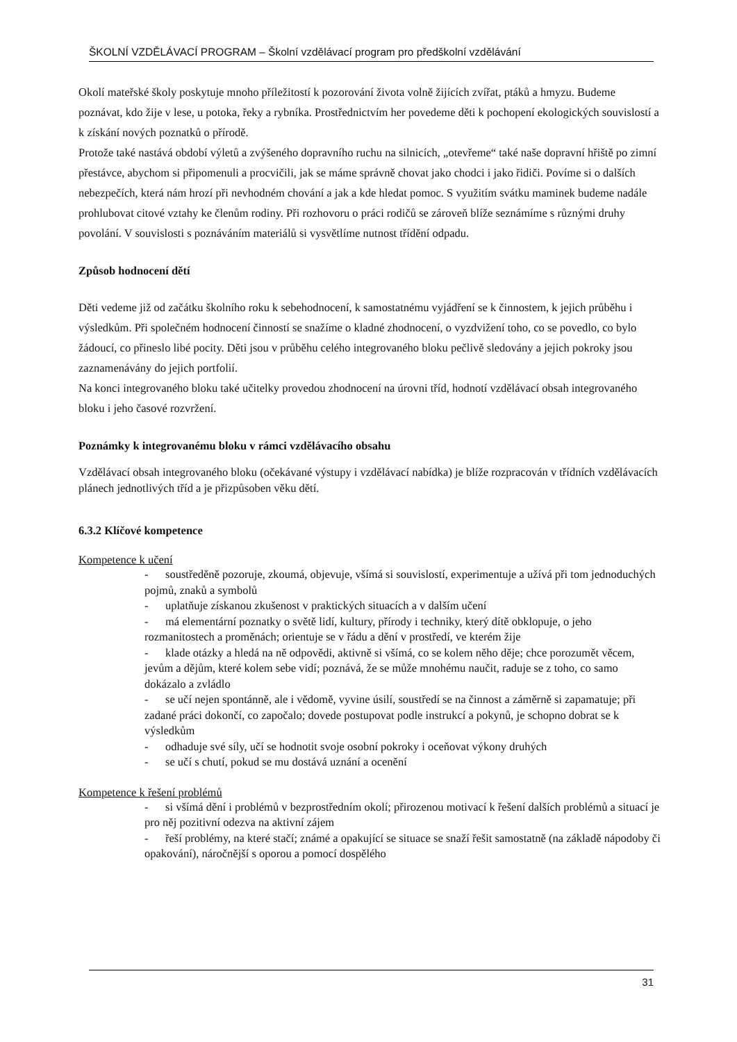ŠKOLNÍ VZDĚLÁVACÍ PROGRAM – Školní vzdělávací program pro předškolní vzdělávání
Okolí mateřské školy poskytuje mnoho příležitostí k pozorování života volně žijících zvířat, ptáků a hmyzu. Budeme poznávat, kdo žije v lese, u potoka, řeky a rybníka. Prostřednictvím her povedeme děti k pochopení ekologických souvislostí a k získání nových poznatků o přírodě.
Protože také nastává období výletů a zvýšeného dopravního ruchu na silnicích, „otevřeme“ také naše dopravní hřiště po zimní přestávce, abychom si připomenuli a procvičili, jak se máme správně chovat jako chodci i jako řidiči. Povíme si o dalších nebezpečích, která nám hrozí při nevhodném chování a jak a kde hledat pomoc. S využitím svátku maminek budeme nadále prohlubovat citové vztahy ke členům rodiny. Při rozhovoru o práci rodičů se zároveň blíže seznámíme s různými druhy povolání. V souvislosti s poznáváním materiálů si vysvětlíme nutnost třídění odpadu.
Způsob hodnocení dětí
Děti vedeme již od začátku školního roku k sebehodnocení, k samostatnému vyjádření se k činnostem, k jejich průběhu i výsledkům. Při společném hodnocení činností se snažíme o kladné zhodnocení, o vyzdvižení toho, co se povedlo, co bylo žádoucí, co přineslo libé pocity. Děti jsou v průběhu celého integrovaného bloku pečlivě sledovány a jejich pokroky jsou zaznamenávány do jejich portfolií.
Na konci integrovaného bloku také učitelky provedou zhodnocení na úrovni tříd, hodnotí vzdělávací obsah integrovaného bloku i jeho časové rozvržení.
Poznámky k integrovanému bloku v rámci vzdělávacího obsahu
Vzdělávací obsah integrovaného bloku (očekávané výstupy i vzdělávací nabídka) je blíže rozpracován v třídních vzdělávacích plánech jednotlivých tříd a je přizpůsoben věku dětí.
6.3.2 Klíčové kompetence
Kompetence k učení
- soustředěně pozoruje, zkoumá, objevuje, všímá si souvislostí, experimentuje a užívá při tom jednoduchých pojmů, znaků a symbolů
- uplatňuje získanou zkušenost v praktických situacích a v dalším učení
- má elementární poznatky o světě lidí, kultury, přírody i techniky, který dítě obklopuje, o jeho rozmanitostech a proměnách; orientuje se v řádu a dění v prostředí, ve kterém žije
- klade otázky a hledá na ně odpovědi, aktivně si všímá, co se kolem něho děje; chce porozumět věcem, jevům a dějům, které kolem sebe vidí; poznává, že se může mnohému naučit, raduje se z toho, co samo dokázalo a zvládlo
- se učí nejen spontánně, ale i vědomě, vyvine úsilí, soustředí se na činnost a záměrně si zapamatuje; při zadané práci dokončí, co započalo; dovede postupovat podle instrukcí a pokynů, je schopno dobrat se k výsledkům
- odhaduje své síly, učí se hodnotit svoje osobní pokroky i oceňovat výkony druhých
- se učí s chutí, pokud se mu dostává uznání a ocenění
Kompetence k řešení problémů
- si všímá dění i problémů v bezprostředním okolí; přirozenou motivací k řešení dalších problémů a situací je pro něj pozitivní odezva na aktivní zájem
- řeší problémy, na které stačí; známé a opakující se situace se snaží řešit samostatně (na základě nápodoby či opakování), náročnější s oporou a pomocí dospělého
31